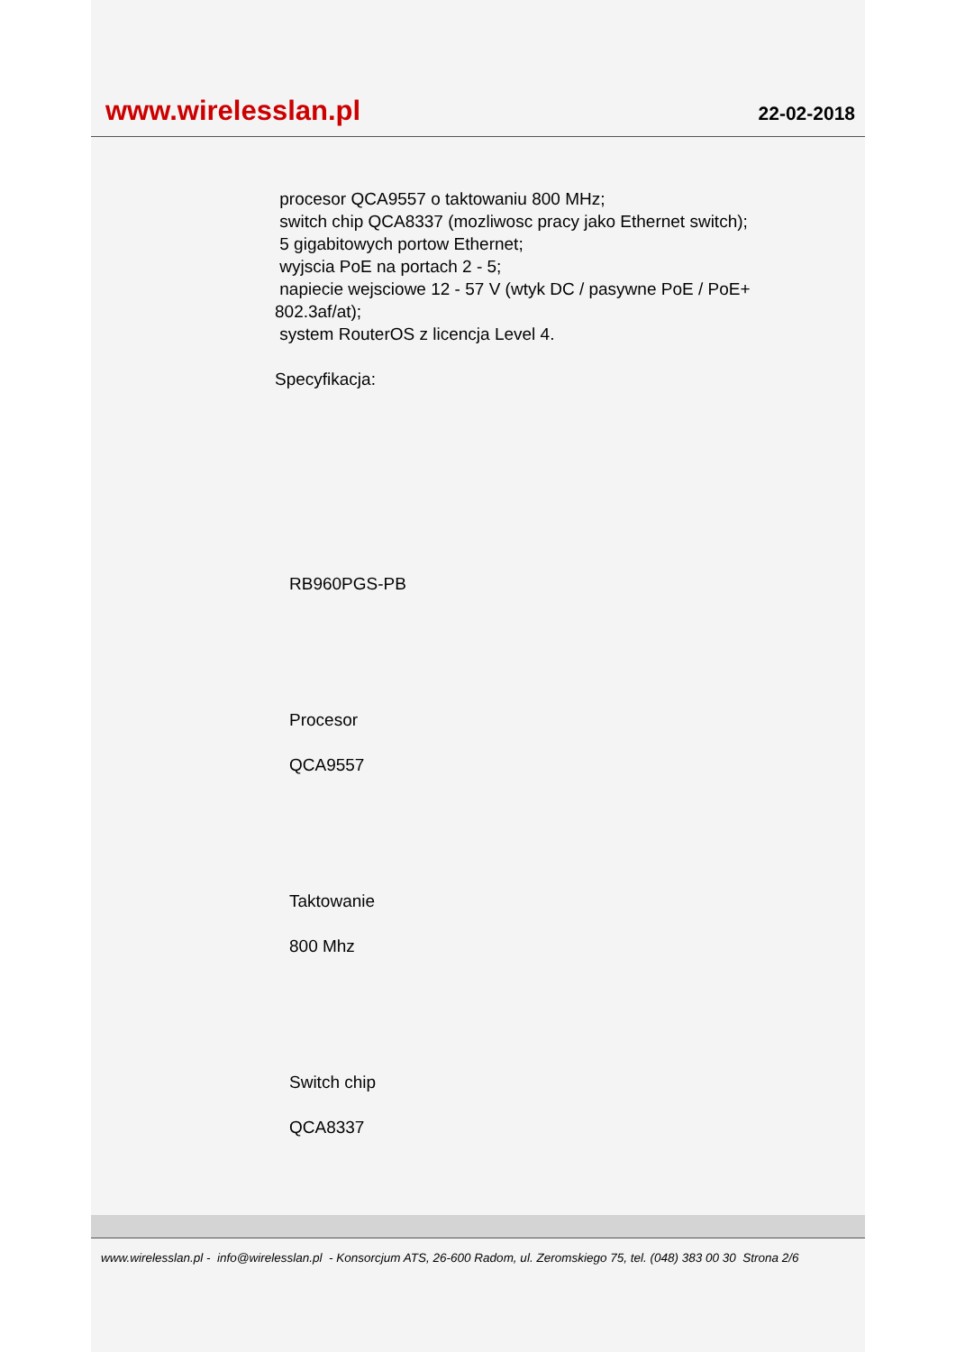www.wirelesslan.pl 22-02-2018
procesor QCA9557 o taktowaniu 800 MHz;
switch chip QCA8337 (mozliwosc pracy jako Ethernet switch);
5 gigabitowych portow Ethernet;
wyjscia PoE na portach 2 - 5;
napiecie wejsciowe 12 - 57 V (wtyk DC / pasywne PoE / PoE+
802.3af/at);
system RouterOS z licencja Level 4.
Specyfikacja:
RB960PGS-PB
Procesor
QCA9557
Taktowanie
800 Mhz
Switch chip
QCA8337
www.wirelesslan.pl - info@wirelesslan.pl - Konsorcjum ATS, 26-600 Radom, ul. Zeromskiego 75, tel. (048) 383 00 30 Strona 2/6